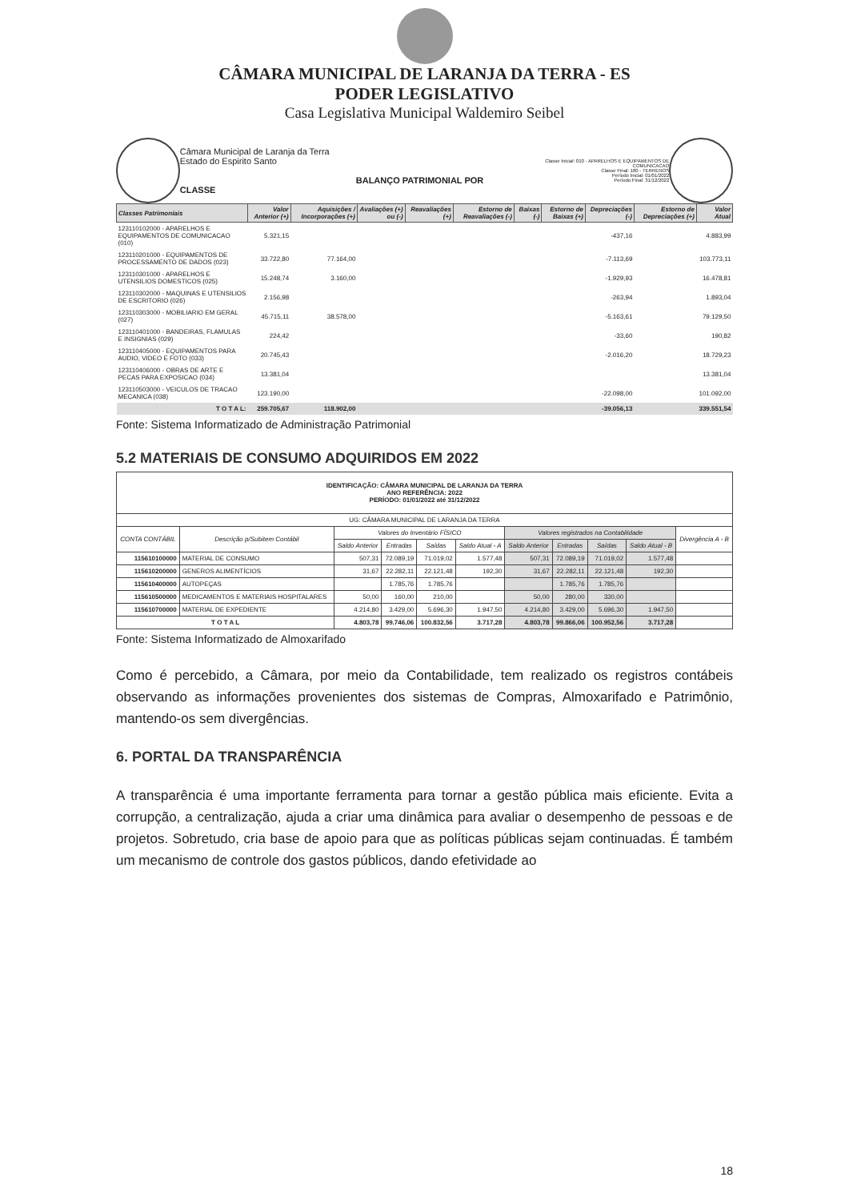CÂMARA MUNICIPAL DE LARANJA DA TERRA - ES
PODER LEGISLATIVO
Casa Legislativa Municipal Waldemiro Seibel
Câmara Municipal de Laranja da Terra
Estado do Espirito Santo
BALANÇO PATRIMONIAL POR CLASSE
Classe Inicial: 010 - APARELHOS E EQUIPAMENTOS DE COMUNICACAO
Classe Final: 180 - TERRENOS
Período Inicial: 01/01/2022
Período Final: 31/12/2022
| Classes Patrimoniais | Valor Anterior (+) | Aquisições / Incorporações (+) | Avaliações (+) ou (-) | Reavaliações (+) | Estorno de Reavaliações (-) | Baixas (-) | Estorno de Baixas (+) | Depreciações (-) | Estorno de Depreciações (+) | Valor Atual |
| --- | --- | --- | --- | --- | --- | --- | --- | --- | --- | --- |
| 123110102000 - APARELHOS E EQUIPAMENTOS DE COMUNICACAO (010) | 5.321,15 | | | | | | | -437,16 | | 4.883,99 |
| 123110201000 - EQUIPAMENTOS DE PROCESSAMENTO DE DADOS (023) | 33.722,80 | 77.164,00 | | | | | | -7.113,69 | | 103.773,11 |
| 123110301000 - APARELHOS E UTENSILIOS DOMESTICOS (025) | 15.248,74 | 3.160,00 | | | | | | -1.929,93 | | 16.478,81 |
| 123110302000 - MAQUINAS E UTENSILIOS DE ESCRITORIO (026) | 2.156,98 | | | | | | | -263,94 | | 1.893,04 |
| 123110303000 - MOBILIARIO EM GERAL (027) | 45.715,11 | 38.578,00 | | | | | | -5.163,61 | | 79.129,50 |
| 123110401000 - BANDEIRAS, FLAMULAS E INSIGNIAS (029) | 224,42 | | | | | | | -33,60 | | 190,82 |
| 123110405000 - EQUIPAMENTOS PARA AUDIO, VIDEO E FOTO (033) | 20.745,43 | | | | | | | -2.016,20 | | 18.729,23 |
| 123110406000 - OBRAS DE ARTE E PECAS PARA EXPOSICAO (034) | 13.381,04 | | | | | | | | | 13.381,04 |
| 123110503000 - VEICULOS DE TRACAO MECANICA (038) | 123.190,00 | | | | | | | -22.098,00 | | 101.092,00 |
| T O T A L: | 259.705,67 | 118.902,00 | | | | | | -39.056,13 | | 339.551,54 |
Fonte: Sistema Informatizado de Administração Patrimonial
5.2 MATERIAIS DE CONSUMO ADQUIRIDOS EM 2022
| IDENTIFICAÇÃO: CÂMARA MUNICIPAL DE LARANJA DA TERRA ANO REFERÊNCIA: 2022 PERÍODO: 01/01/2022 até 31/12/2022 | | | | | | | | | | |
| --- | --- | --- | --- | --- | --- | --- | --- | --- | --- | --- |
| UG: CÂMARA MUNICIPAL DE LARANJA DA TERRA | | | | | | | | | | |
| CONTA CONTÁBIL | Descrição p/Subitem Contábil | Valores do Inventário FÍSICO | | | | Valores registrados na Contabilidade | | | | Divergência A - B |
| | | Saldo Anterior | Entradas | Saídas | Saldo Atual - A | Saldo Anterior | Entradas | Saídas | Saldo Atual - B | |
| 115610100000 | MATERIAL DE CONSUMO | 507,31 | 72.089,19 | 71.019,02 | 1.577,48 | 507,31 | 72.089,19 | 71.019,02 | 1.577,48 | |
| 115610200000 | GENEROS ALIMENTÍCIOS | 31,67 | 22.282,11 | 22.121,48 | 192,30 | 31,67 | 22.282,11 | 22.121,48 | 192,30 | |
| 115610400000 | AUTOPEÇAS | | 1.785,76 | 1.785,76 | | | 1.785,76 | 1.785,76 | | |
| 115610500000 | MEDICAMENTOS E MATERIAIS HOSPITALARES | 50,00 | 160,00 | 210,00 | | 50,00 | 280,00 | 330,00 | | |
| 115610700000 | MATERIAL DE EXPEDIENTE | 4.214,80 | 3.429,00 | 5.696,30 | 1.947,50 | 4.214,80 | 3.429,00 | 5.696,30 | 1.947,50 | |
| T O T A L | | 4.803,78 | 99.746,06 | 100.832,56 | 3.717,28 | 4.803,78 | 99.866,06 | 100.952,56 | 3.717,28 | |
Fonte: Sistema Informatizado de Almoxarifado
Como é percebido, a Câmara, por meio da Contabilidade, tem realizado os registros contábeis observando as informações provenientes dos sistemas de Compras, Almoxarifado e Patrimônio, mantendo-os sem divergências.
6. PORTAL DA TRANSPARÊNCIA
A transparência é uma importante ferramenta para tornar a gestão pública mais eficiente. Evita a corrupção, a centralização, ajuda a criar uma dinâmica para avaliar o desempenho de pessoas e de projetos. Sobretudo, cria base de apoio para que as políticas públicas sejam continuadas. É também um mecanismo de controle dos gastos públicos, dando efetividade ao
18